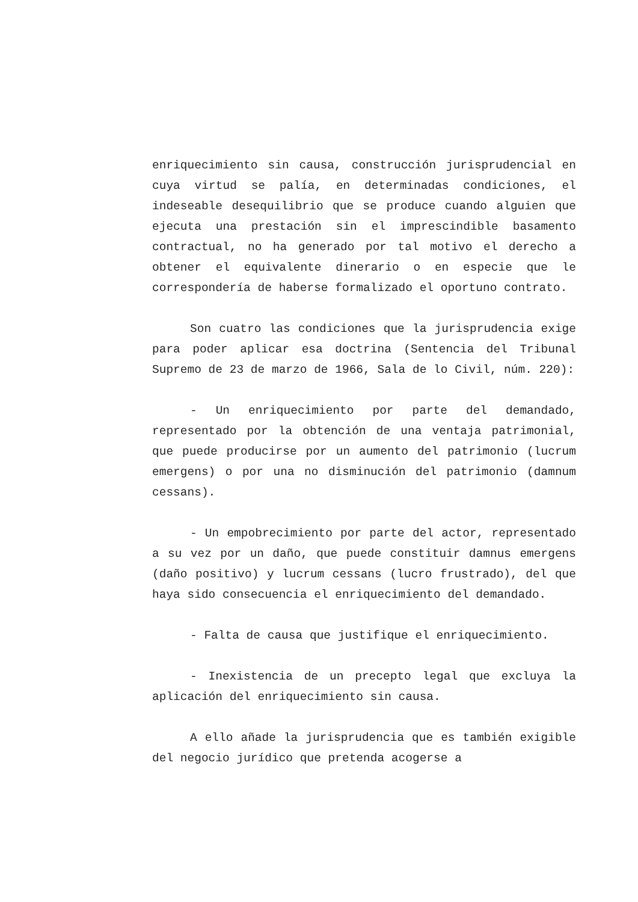enriquecimiento sin causa, construcción jurisprudencial en cuya virtud se palía, en determinadas condiciones, el indeseable desequilibrio que se produce cuando alguien que ejecuta una prestación sin el imprescindible basamento contractual, no ha generado por tal motivo el derecho a obtener el equivalente dinerario o en especie que le correspondería de haberse formalizado el oportuno contrato.
Son cuatro las condiciones que la jurisprudencia exige para poder aplicar esa doctrina (Sentencia del Tribunal Supremo de 23 de marzo de 1966, Sala de lo Civil, núm. 220):
- Un enriquecimiento por parte del demandado, representado por la obtención de una ventaja patrimonial, que puede producirse por un aumento del patrimonio (lucrum emergens) o por una no disminución del patrimonio (damnum cessans).
- Un empobrecimiento por parte del actor, representado a su vez por un daño, que puede constituir damnus emergens (daño positivo) y lucrum cessans (lucro frustrado), del que haya sido consecuencia el enriquecimiento del demandado.
- Falta de causa que justifique el enriquecimiento.
- Inexistencia de un precepto legal que excluya la aplicación del enriquecimiento sin causa.
A ello añade la jurisprudencia que es también exigible del negocio jurídico que pretenda acogerse a